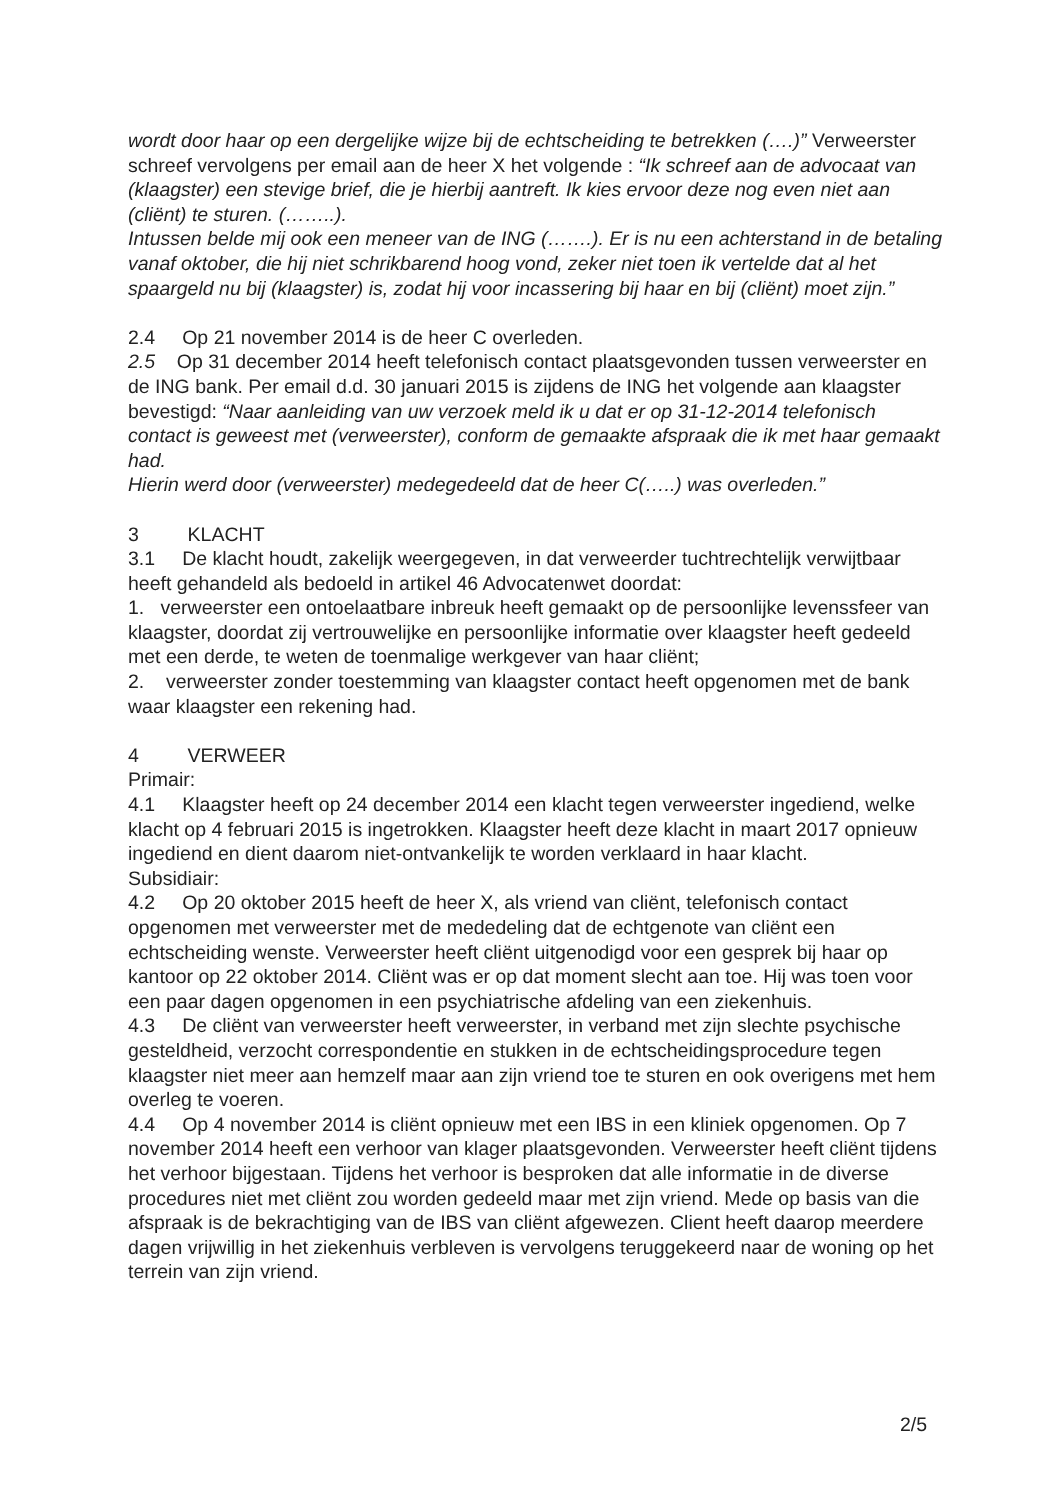wordt door haar op een dergelijke wijze bij de echtscheiding te betrekken (….)” Verweerster schreef vervolgens per email aan de heer X het volgende : “Ik schreef aan de advocaat van (klaagster) een stevige brief, die je hierbij aantreft. Ik kies ervoor deze nog even niet aan (cliënt) te sturen. (……..).
Intussen belde mij ook een meneer van de ING (…….). Er is nu een achterstand in de betaling vanaf oktober, die hij niet schrikbarend hoog vond, zeker niet toen ik vertelde dat al het spaargeld nu bij (klaagster) is, zodat hij voor incassering bij haar en bij (cliënt) moet zijn.”
2.4 Op 21 november 2014 is de heer C overleden.
2.5 Op 31 december 2014 heeft telefonisch contact plaatsgevonden tussen verweerster en de ING bank. Per email d.d. 30 januari 2015 is zijdens de ING het volgende aan klaagster bevestigd: “Naar aanleiding van uw verzoek meld ik u dat er op 31-12-2014 telefonisch contact is geweest met (verweerster), conform de gemaakte afspraak die ik met haar gemaakt had.
Hierin werd door (verweerster) medegedeeld dat de heer C(…..) was overleden.”
3 KLACHT
3.1 De klacht houdt, zakelijk weergegeven, in dat verweerder tuchtrechtelijk verwijtbaar heeft gehandeld als bedoeld in artikel 46 Advocatenwet doordat:
1. verweerster een ontoelaatbare inbreuk heeft gemaakt op de persoonlijke levenssfeer van klaagster, doordat zij vertrouwelijke en persoonlijke informatie over klaagster heeft gedeeld met een derde, te weten de toenmalige werkgever van haar cliënt;
2. verweerster zonder toestemming van klaagster contact heeft opgenomen met de bank waar klaagster een rekening had.
4 VERWEER
Primair:
4.1 Klaagster heeft op 24 december 2014 een klacht tegen verweerster ingediend, welke klacht op 4 februari 2015 is ingetrokken. Klaagster heeft deze klacht in maart 2017 opnieuw ingediend en dient daarom niet-ontvankelijk te worden verklaard in haar klacht.
Subsidiair:
4.2 Op 20 oktober 2015 heeft de heer X, als vriend van cliënt, telefonisch contact opgenomen met verweerster met de mededeling dat de echtgenote van cliënt een echtscheiding wenste. Verweerster heeft cliënt uitgenodigd voor een gesprek bij haar op kantoor op 22 oktober 2014. Cliënt was er op dat moment slecht aan toe. Hij was toen voor een paar dagen opgenomen in een psychiatrische afdeling van een ziekenhuis.
4.3 De cliënt van verweerster heeft verweerster, in verband met zijn slechte psychische gesteldheid, verzocht correspondentie en stukken in de echtscheidingsprocedure tegen klaagster niet meer aan hemzelf maar aan zijn vriend toe te sturen en ook overigens met hem overleg te voeren.
4.4 Op 4 november 2014 is cliënt opnieuw met een IBS in een kliniek opgenomen. Op 7 november 2014 heeft een verhoor van klager plaatsgevonden. Verweerster heeft cliënt tijdens het verhoor bijgestaan. Tijdens het verhoor is besproken dat alle informatie in de diverse procedures niet met cliënt zou worden gedeeld maar met zijn vriend. Mede op basis van die afspraak is de bekrachtiging van de IBS van cliënt afgewezen. Client heeft daarop meerdere dagen vrijwillig in het ziekenhuis verbleven is vervolgens teruggekeerd naar de woning op het terrein van zijn vriend.
2/5